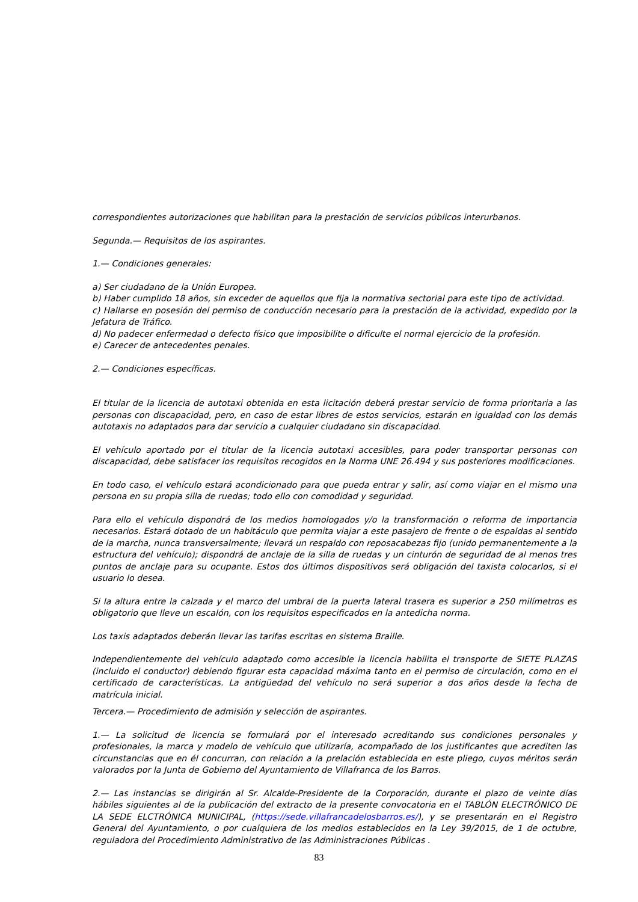correspondientes autorizaciones que habilitan para la prestación de servicios públicos interurbanos.
Segunda.— Requisitos de los aspirantes.
1.— Condiciones generales:
a) Ser ciudadano de la Unión Europea.
b) Haber cumplido 18 años, sin exceder de aquellos que fija la normativa sectorial para este tipo de actividad.
c) Hallarse en posesión del permiso de conducción necesario para la prestación de la actividad, expedido por la Jefatura de Tráfico.
d) No padecer enfermedad o defecto físico que imposibilite o dificulte el normal ejercicio de la profesión.
e) Carecer de antecedentes penales.
2.— Condiciones específicas.
El titular de la licencia de autotaxi obtenida en esta licitación deberá prestar servicio de forma prioritaria a las personas con discapacidad, pero, en caso de estar libres de estos servicios, estarán en igualdad con los demás autotaxis no adaptados para dar servicio a cualquier ciudadano sin discapacidad.
El vehículo aportado por el titular de la licencia autotaxi accesibles, para poder transportar personas con discapacidad, debe satisfacer los requisitos recogidos en la Norma UNE 26.494 y sus posteriores modificaciones.
En todo caso, el vehículo estará acondicionado para que pueda entrar y salir, así como viajar en el mismo una persona en su propia silla de ruedas; todo ello con comodidad y seguridad.
Para ello el vehículo dispondrá de los medios homologados y/o la transformación o reforma de importancia necesarios. Estará dotado de un habitáculo que permita viajar a este pasajero de frente o de espaldas al sentido de la marcha, nunca transversalmente; llevará un respaldo con reposacabezas fijo (unido permanentemente a la estructura del vehículo); dispondrá de anclaje de la silla de ruedas y un cinturón de seguridad de al menos tres puntos de anclaje para su ocupante. Estos dos últimos dispositivos será obligación del taxista colocarlos, si el usuario lo desea.
Si la altura entre la calzada y el marco del umbral de la puerta lateral trasera es superior a 250 milímetros es obligatorio que lleve un escalón, con los requisitos especificados en la antedicha norma.
Los taxis adaptados deberán llevar las tarifas escritas en sistema Braille.
Independientemente del vehículo adaptado como accesible la licencia habilita el transporte de SIETE PLAZAS (incluido el conductor) debiendo figurar esta capacidad máxima tanto en el permiso de circulación, como en el certificado de características. La antigüedad del vehículo no será superior a dos años desde la fecha de matrícula inicial.
Tercera.— Procedimiento de admisión y selección de aspirantes.
1.— La solicitud de licencia se formulará por el interesado acreditando sus condiciones personales y profesionales, la marca y modelo de vehículo que utilizaría, acompañado de los justificantes que acrediten las circunstancias que en él concurran, con relación a la prelación establecida en este pliego, cuyos méritos serán valorados por la Junta de Gobierno del Ayuntamiento de Villafranca de los Barros.
2.— Las instancias se dirigirán al Sr. Alcalde-Presidente de la Corporación, durante el plazo de veinte días hábiles siguientes al de la publicación del extracto de la presente convocatoria en el TABLÓN ELECTRÓNICO DE LA SEDE ELCTRÓNICA MUNICIPAL, (https://sede.villafrancadelosbarros.es/), y se presentarán en el Registro General del Ayuntamiento, o por cualquiera de los medios establecidos en la Ley 39/2015, de 1 de octubre, reguladora del Procedimiento Administrativo de las Administraciones Públicas .
83